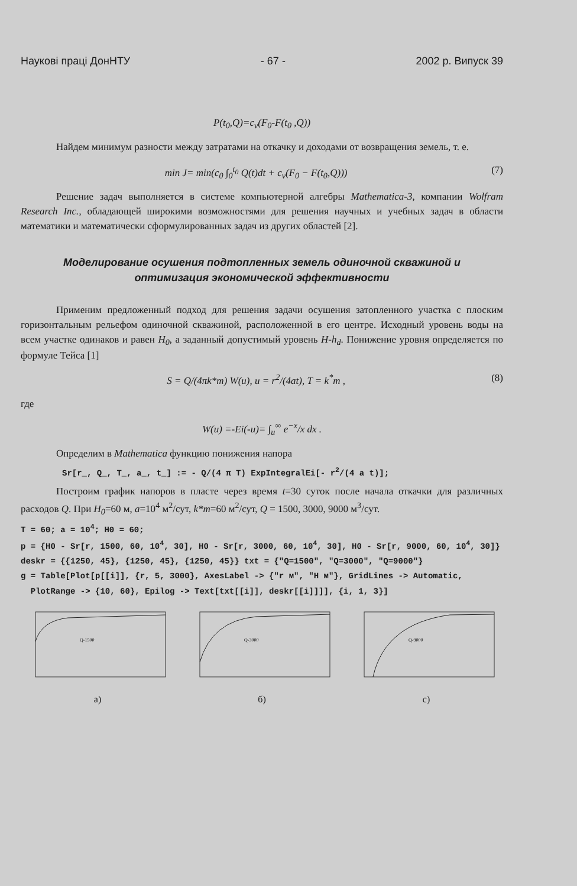Наукові праці ДонНТУ - 67 - 2002 р. Випуск 39
P(t<sub>0</sub>,Q)=c<sub>v</sub>(F<sub>0</sub>-F(t<sub>0</sub> ,Q))
Найдем минимум разности между затратами на откачку и доходами от возвращения земель, т. е.
min J= min(c<sub>0</sub> ∫<sub>0</sub><sup>t<sub>0</sub></sup> Q(t)dt + c<sub>v</sub>(F<sub>0</sub> − F(t<sub>0</sub>,Q))) (7)
Решение задач выполняется в системе компьютерной алгебры Mathematica-3, компании Wolfram Research Inc., обладающей широкими возможностями для решения научных и учебных задач в области математики и математически сформулированных задач из других областей [2].
Моделирование осушения подтопленных земель одиночной скважиной и оптимизация экономической эффективности
Применим предложенный подход для решения задачи осушения затопленного участка с плоским горизонтальным рельефом одиночной скважиной, расположенной в его центре. Исходный уровень воды на всем участке одинаков и равен H<sub>0</sub>, а заданный допустимый уровень H-h<sub>d</sub>. Понижение уровня определяется по формуле Тейса [1]
S = Q/(4πk*m) W(u), u = r<sup>2</sup>/(4at), T = k<sup>*</sup>m , (8)
где
W(u) =-Ei(-u)= ∫<sub>u</sub><sup>∞</sup> e<sup>−x</sup>/x dx .
Определим в Mathematica функцию понижения напора
Sr[r_, Q_, T_, a_, t_] := - Q/(4 π T) ExpIntegralEi[- r<sup>2</sup>/(4 a t)];
Построим график напоров в пласте через время t=30 суток после начала откачки для различных расходов Q. При H<sub>0</sub>=60 м, a=10<sup>4</sup> м<sup>2</sup>/сут, k*m=60 м<sup>2</sup>/сут, Q = 1500, 3000, 9000 м<sup>3</sup>/сут.
T = 60; a = 10<sup>4</sup>; H0 = 60;
p = {H0 - Sr[r, 1500, 60, 10<sup>4</sup>, 30], H0 - Sr[r, 3000, 60, 10<sup>4</sup>, 30], H0 - Sr[r, 9000, 60, 10<sup>4</sup>, 30]}
deskr = {{1250, 45}, {1250, 45}, {1250, 45}} txt = {"Q=1500", "Q=3000", "Q=9000"}
g = Table[Plot[p[[i]], {r, 5, 3000}, AxesLabel -> {"r м", "H м"}, GridLines -> Automatic,
PlotRange -> {10, 60}, Epilog -> Text[txt[[i]], deskr[[i]]]], {i, 1, 3}]
Q-1500
a)
Q-3000
б)
Q-9000
c)